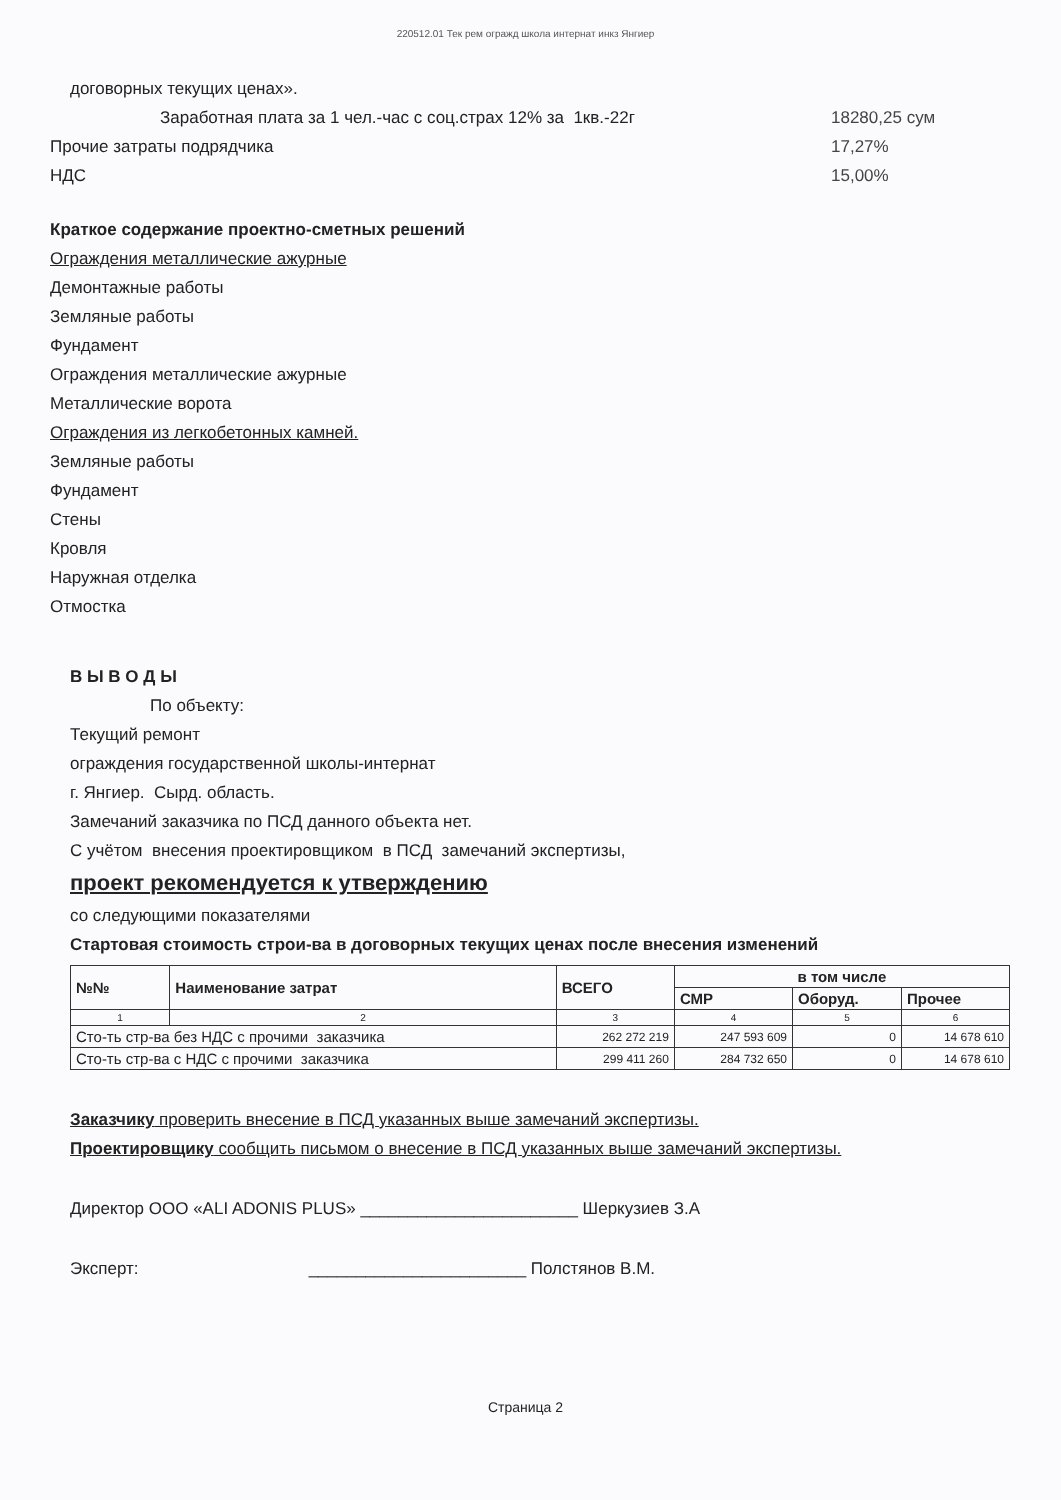220512.01 Тек рем огражд школа интернат инкз Янгиер
договорных текущих ценах».
Заработная плата за 1 чел.-час с соц.страх 12% за 1кв.-22г
18280,25 сум
Прочие затраты подрядчика 17,27%
НДС 15,00%
Краткое содержание проектно-сметных решений
Ограждения металлические ажурные
Демонтажные работы
Земляные работы
Фундамент
Ограждения металлические ажурные
Металлические ворота
Ограждения из легкобетонных камней.
Земляные работы
Фундамент
Стены
Кровля
Наружная отделка
Отмостка
В Ы В О Д Ы
По объекту:
Текущий ремонт
ограждения государственной школы-интернат
г. Янгиер. Сырд. область.
Замечаний заказчика по ПСД данного объекта нет.
С учётом внесения проектировщиком в ПСД замечаний экспертизы,
проект рекомендуется к утверждению
со следующими показателями
Стартовая стоимость строи-ва в договорных текущих ценах после внесения изменений
| №№ | Наименование затрат | ВСЕГО | в том числе | | |
| --- | --- | --- | --- | --- | --- |
| | | | СМР | Оборуд. | Прочее |
| 1 | 2 | 3 | 4 | 5 | 6 |
| Сто-ть стр-ва без НДС с прочими заказчика | | 262 272 219 | 247 593 609 | 0 | 14 678 610 |
| Сто-ть стр-ва с НДС с прочими заказчика | | 299 411 260 | 284 732 650 | 0 | 14 678 610 |
Заказчику проверить внесение в ПСД указанных выше замечаний экспертизы.
Проектировщику сообщить письмом о внесение в ПСД указанных выше замечаний экспертизы.
Директор ООО «ALI ADONIS PLUS» _______________________ Шеркузиев З.А
Эксперт: _______________________ Полстянов В.М.
Страница 2